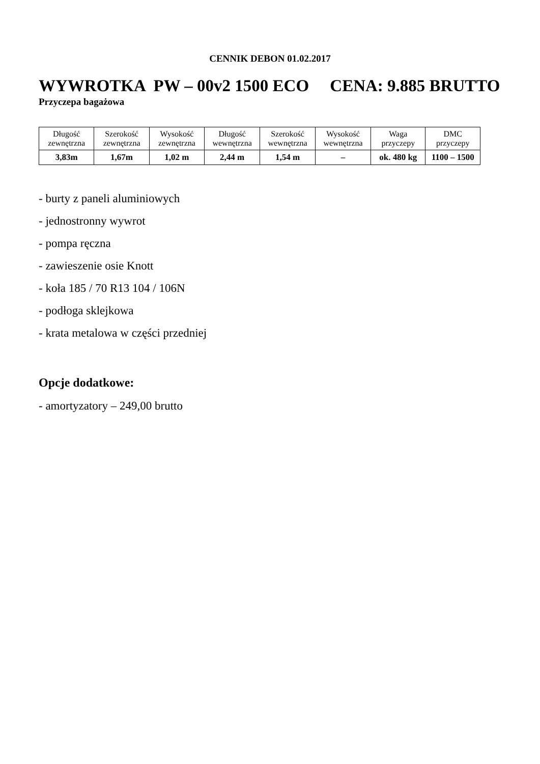CENNIK DEBON 01.02.2017
WYWROTKA PW – 00v2 1500 ECO CENA: 9.885 BRUTTO
Przyczepa bagażowa
| Długość zewnętrzna | Szerokość zewnętrzna | Wysokość zewnętrzna | Długość wewnętrzna | Szerokość wewnętrzna | Wysokość wewnętrzna | Waga przyczepy | DMC przyczepy |
| 3,83m | 1,67m | 1,02 m | 2,44 m | 1,54 m | – | ok. 480 kg | 1100 – 1500 |
- burty z paneli aluminiowych
- jednostronny wywrot
- pompa ręczna
- zawieszenie osie Knott
- koła 185 / 70 R13 104 / 106N
- podłoga sklejkowa
- krata metalowa w części przedniej
Opcje dodatkowe:
- amortyzatory – 249,00 brutto